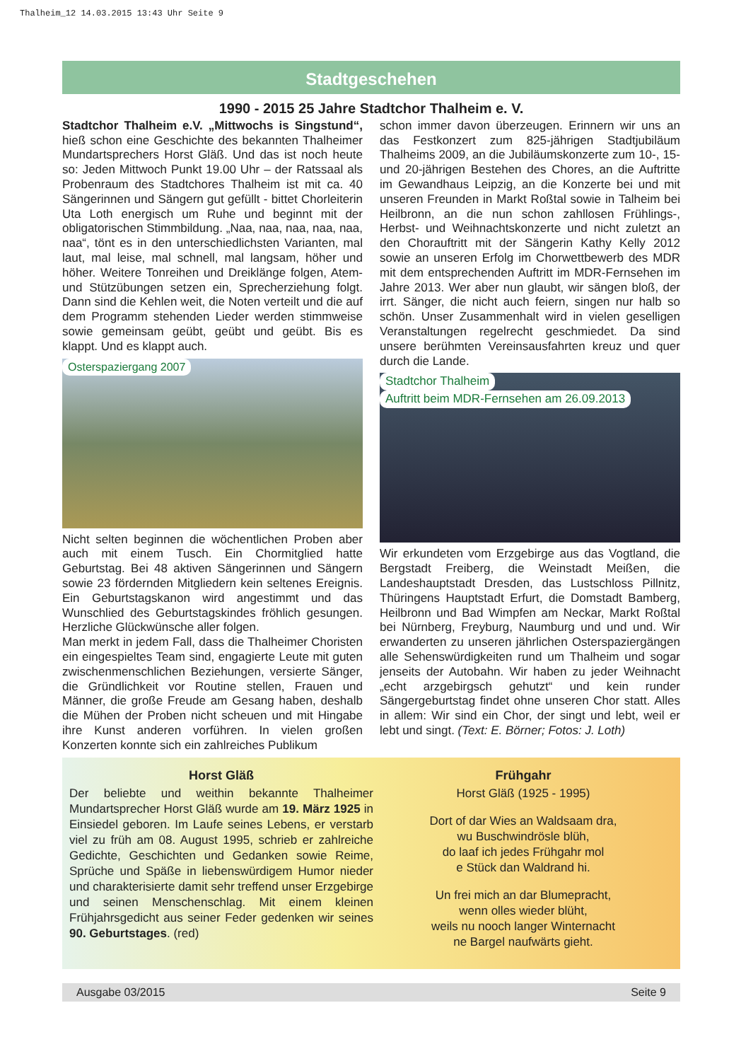Thalheim_12 14.03.2015 13:43 Uhr Seite 9
Stadtgeschehen
1990 - 2015 25 Jahre Stadtchor Thalheim e. V.
Stadtchor Thalheim e.V. „Mittwochs is Singstund“, hieß schon eine Geschichte des bekannten Thalheimer Mundartsprechers Horst Gläß. Und das ist noch heute so: Jeden Mittwoch Punkt 19.00 Uhr – der Ratssaal als Probenraum des Stadtchores Thalheim ist mit ca. 40 Sängerinnen und Sängern gut gefüllt - bittet Chorleiterin Uta Loth energisch um Ruhe und beginnt mit der obligatorischen Stimmbildung. „Naa, naa, naa, naa, naa, naa“, tönt es in den unterschiedlichsten Varianten, mal laut, mal leise, mal schnell, mal langsam, höher und höher. Weitere Tonreihen und Dreiklänge folgen, Atem- und Stützübungen setzen ein, Sprecherziehung folgt. Dann sind die Kehlen weit, die Noten verteilt und die auf dem Programm stehenden Lieder werden stimmweise sowie gemeinsam geübt, geübt und geübt. Bis es klappt. Und es klappt auch.
Osterspaziergang 2007
Nicht selten beginnen die wöchentlichen Proben aber auch mit einem Tusch. Ein Chormitglied hatte Geburtstag. Bei 48 aktiven Sängerinnen und Sängern sowie 23 fördernden Mitgliedern kein seltenes Ereignis. Ein Geburtstagskanon wird angestimmt und das Wunschlied des Geburtstagskindes fröhlich gesungen. Herzliche Glückwünsche aller folgen.
Man merkt in jedem Fall, dass die Thalheimer Choristen ein eingespieltes Team sind, engagierte Leute mit guten zwischenmenschlichen Beziehungen, versierte Sänger, die Gründlichkeit vor Routine stellen, Frauen und Männer, die große Freude am Gesang haben, deshalb die Mühen der Proben nicht scheuen und mit Hingabe ihre Kunst anderen vorführen. In vielen großen Konzerten konnte sich ein zahlreiches Publikum
schon immer davon überzeugen. Erinnern wir uns an das Festkonzert zum 825-jährigen Stadtjubiläum Thalheims 2009, an die Jubiläumskonzerte zum 10-, 15- und 20-jährigen Bestehen des Chores, an die Auftritte im Gewandhaus Leipzig, an die Konzerte bei und mit unseren Freunden in Markt Roßtal sowie in Talheim bei Heilbronn, an die nun schon zahllosen Frühlings-, Herbst- und Weihnachtskonzerte und nicht zuletzt an den Chorauftritt mit der Sängerin Kathy Kelly 2012 sowie an unseren Erfolg im Chorwettbewerb des MDR mit dem entsprechenden Auftritt im MDR-Fernsehen im Jahre 2013. Wer aber nun glaubt, wir sängen bloß, der irrt. Sänger, die nicht auch feiern, singen nur halb so schön. Unser Zusammenhalt wird in vielen geselligen Veranstaltungen regelrecht geschmiedet. Da sind unsere berühmten Vereinsausfahrten kreuz und quer durch die Lande.
Stadtchor Thalheim Auftritt beim MDR-Fernsehen am 26.09.2013
Wir erkundeten vom Erzgebirge aus das Vogtland, die Bergstadt Freiberg, die Weinstadt Meißen, die Landeshauptstadt Dresden, das Lustschloss Pillnitz, Thüringens Hauptstadt Erfurt, die Domstadt Bamberg, Heilbronn und Bad Wimpfen am Neckar, Markt Roßtal bei Nürnberg, Freyburg, Naumburg und und und. Wir erwanderten zu unseren jährlichen Osterspaziergängen alle Sehenswürdigkeiten rund um Thalheim und sogar jenseits der Autobahn. Wir haben zu jeder Weihnacht „echt arzgebirgsch gehutzt“ und kein runder Sängergeburtstag findet ohne unseren Chor statt. Alles in allem: Wir sind ein Chor, der singt und lebt, weil er lebt und singt. (Text: E. Börner; Fotos: J. Loth)
Horst Gläß
Der beliebte und weithin bekannte Thalheimer Mundartsprecher Horst Gläß wurde am 19. März 1925 in Einsiedel geboren. Im Laufe seines Lebens, er verstarb viel zu früh am 08. August 1995, schrieb er zahlreiche Gedichte, Geschichten und Gedanken sowie Reime, Sprüche und Späße in liebenswürdigem Humor nieder und charakterisierte damit sehr treffend unser Erzgebirge und seinen Menschenschlag. Mit einem kleinen Frühjahrsgedicht aus seiner Feder gedenken wir seines 90. Geburtstages. (red)
Frühgahr
Horst Gläß (1925 - 1995)
Dort of dar Wies an Waldsaam dra,
wu Buschwindrösle blüh,
do laaf ich jedes Frühgahr mol
e Stück dan Waldrand hi.
Un frei mich an dar Blumepracht,
wenn olles wieder blüht,
weils nu nooch langer Winternacht
ne Bargel naufwärts gieht.
Ausgabe 03/2015 Seite 9